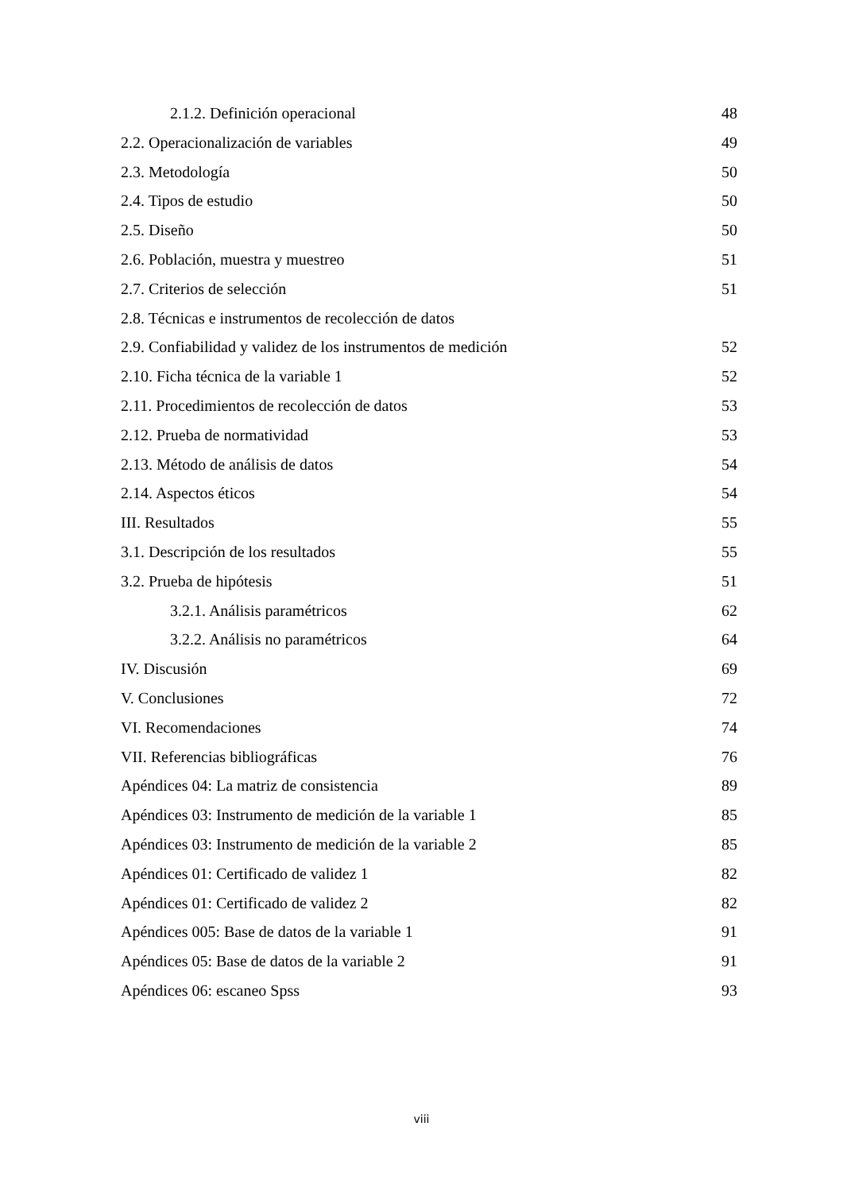2.1.2. Definición operacional 48
2.2. Operacionalización de variables 49
2.3. Metodología 50
2.4. Tipos de estudio 50
2.5. Diseño 50
2.6. Población, muestra y muestreo 51
2.7. Criterios de selección 51
2.8. Técnicas e instrumentos de recolección de datos
2.9. Confiabilidad y validez de los instrumentos de medición 52
2.10. Ficha técnica de la variable 1 52
2.11. Procedimientos de recolección de datos 53
2.12. Prueba de normatividad 53
2.13. Método de análisis de datos 54
2.14. Aspectos éticos 54
III. Resultados 55
3.1. Descripción de los resultados 55
3.2. Prueba de hipótesis 51
3.2.1. Análisis paramétricos 62
3.2.2. Análisis no paramétricos 64
IV. Discusión 69
V. Conclusiones 72
VI. Recomendaciones 74
VII. Referencias bibliográficas 76
Apéndices 04: La matriz de consistencia 89
Apéndices 03: Instrumento de medición de la variable 1 85
Apéndices 03: Instrumento de medición de la variable 2 85
Apéndices 01: Certificado de validez 1 82
Apéndices 01: Certificado de validez 2 82
Apéndices 005: Base de datos de la variable 1 91
Apéndices 05: Base de datos de la variable 2 91
Apéndices 06: escaneo Spss 93
viii